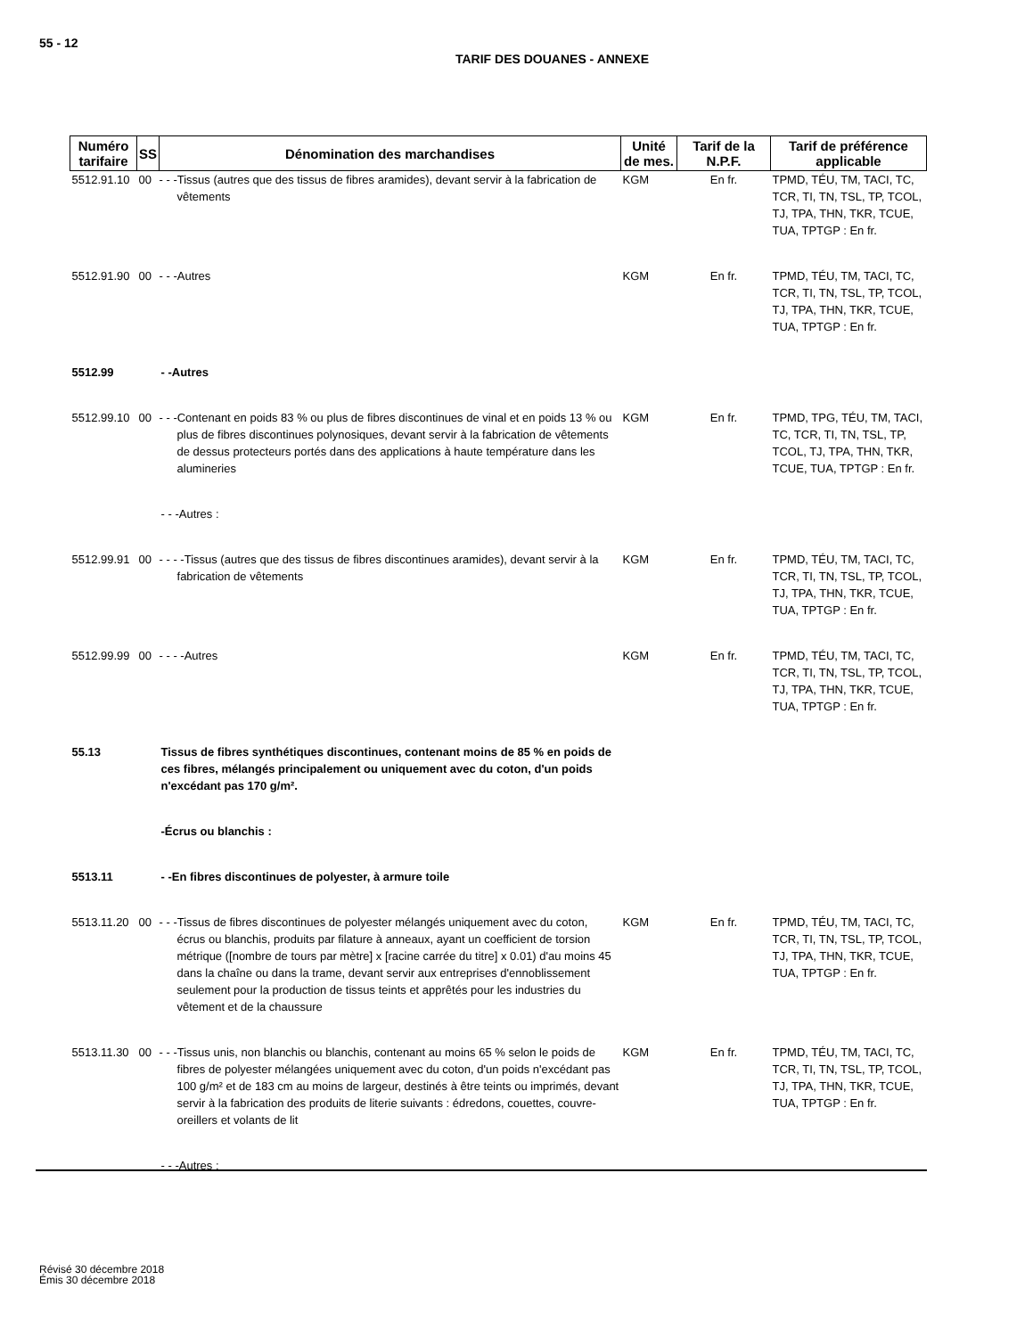55 - 12
TARIF DES DOUANES - ANNEXE
| Numéro tarifaire | SS | Dénomination des marchandises | Unité de mes. | Tarif de la N.P.F. | Tarif de préférence applicable |
| --- | --- | --- | --- | --- | --- |
| 5512.91.10 | 00 | - - -Tissus (autres que des tissus de fibres aramides), devant servir à la fabrication de vêtements | KGM | En fr. | TPMD, TÉU, TM, TACI, TC, TCR, TI, TN, TSL, TP, TCOL, TJ, TPA, THN, TKR, TCUE, TUA, TPTGP : En fr. |
| 5512.91.90 | 00 | - - -Autres | KGM | En fr. | TPMD, TÉU, TM, TACI, TC, TCR, TI, TN, TSL, TP, TCOL, TJ, TPA, THN, TKR, TCUE, TUA, TPTGP : En fr. |
| 5512.99 | | - -Autres | | | |
| 5512.99.10 | 00 | - - -Contenant en poids 83 % ou plus de fibres discontinues de vinal et en poids 13 % ou plus de fibres discontinues polynosiques, devant servir à la fabrication de vêtements de dessus protecteurs portés dans des applications à haute température dans les alumineries | KGM | En fr. | TPMD, TPG, TÉU, TM, TACI, TC, TCR, TI, TN, TSL, TP, TCOL, TJ, TPA, THN, TKR, TCUE, TUA, TPTGP : En fr. |
| | | - - -Autres : | | | |
| 5512.99.91 | 00 | - - - -Tissus (autres que des tissus de fibres discontinues aramides), devant servir à la fabrication de vêtements | KGM | En fr. | TPMD, TÉU, TM, TACI, TC, TCR, TI, TN, TSL, TP, TCOL, TJ, TPA, THN, TKR, TCUE, TUA, TPTGP : En fr. |
| 5512.99.99 | 00 | - - - -Autres | KGM | En fr. | TPMD, TÉU, TM, TACI, TC, TCR, TI, TN, TSL, TP, TCOL, TJ, TPA, THN, TKR, TCUE, TUA, TPTGP : En fr. |
| 55.13 | | Tissus de fibres synthétiques discontinues, contenant moins de 85 % en poids de ces fibres, mélangés principalement ou uniquement avec du coton, d'un poids n'excédant pas 170 g/m². | | | |
| | | -Écrus ou blanchis : | | | |
| 5513.11 | | - -En fibres discontinues de polyester, à armure toile | | | |
| 5513.11.20 | 00 | - - -Tissus de fibres discontinues de polyester mélangés uniquement avec du coton, écrus ou blanchis, produits par filature à anneaux, ayant un coefficient de torsion métrique ([nombre de tours par mètre] x [racine carrée du titre] x 0.01) d'au moins 45 dans la chaîne ou dans la trame, devant servir aux entreprises d'ennoblissement seulement pour la production de tissus teints et apprêtés pour les industries du vêtement et de la chaussure | KGM | En fr. | TPMD, TÉU, TM, TACI, TC, TCR, TI, TN, TSL, TP, TCOL, TJ, TPA, THN, TKR, TCUE, TUA, TPTGP : En fr. |
| 5513.11.30 | 00 | - - -Tissus unis, non blanchis ou blanchis, contenant au moins 65 % selon le poids de fibres de polyester mélangées uniquement avec du coton, d'un poids n'excédant pas 100 g/m² et de 183 cm au moins de largeur, destinés à être teints ou imprimés, devant servir à la fabrication des produits de literie suivants : édredons, couettes, couvre-oreillers et volants de lit | KGM | En fr. | TPMD, TÉU, TM, TACI, TC, TCR, TI, TN, TSL, TP, TCOL, TJ, TPA, THN, TKR, TCUE, TUA, TPTGP : En fr. |
| | | - - -Autres : | | | |
Révisé 30 décembre 2018
Émis 30 décembre 2018